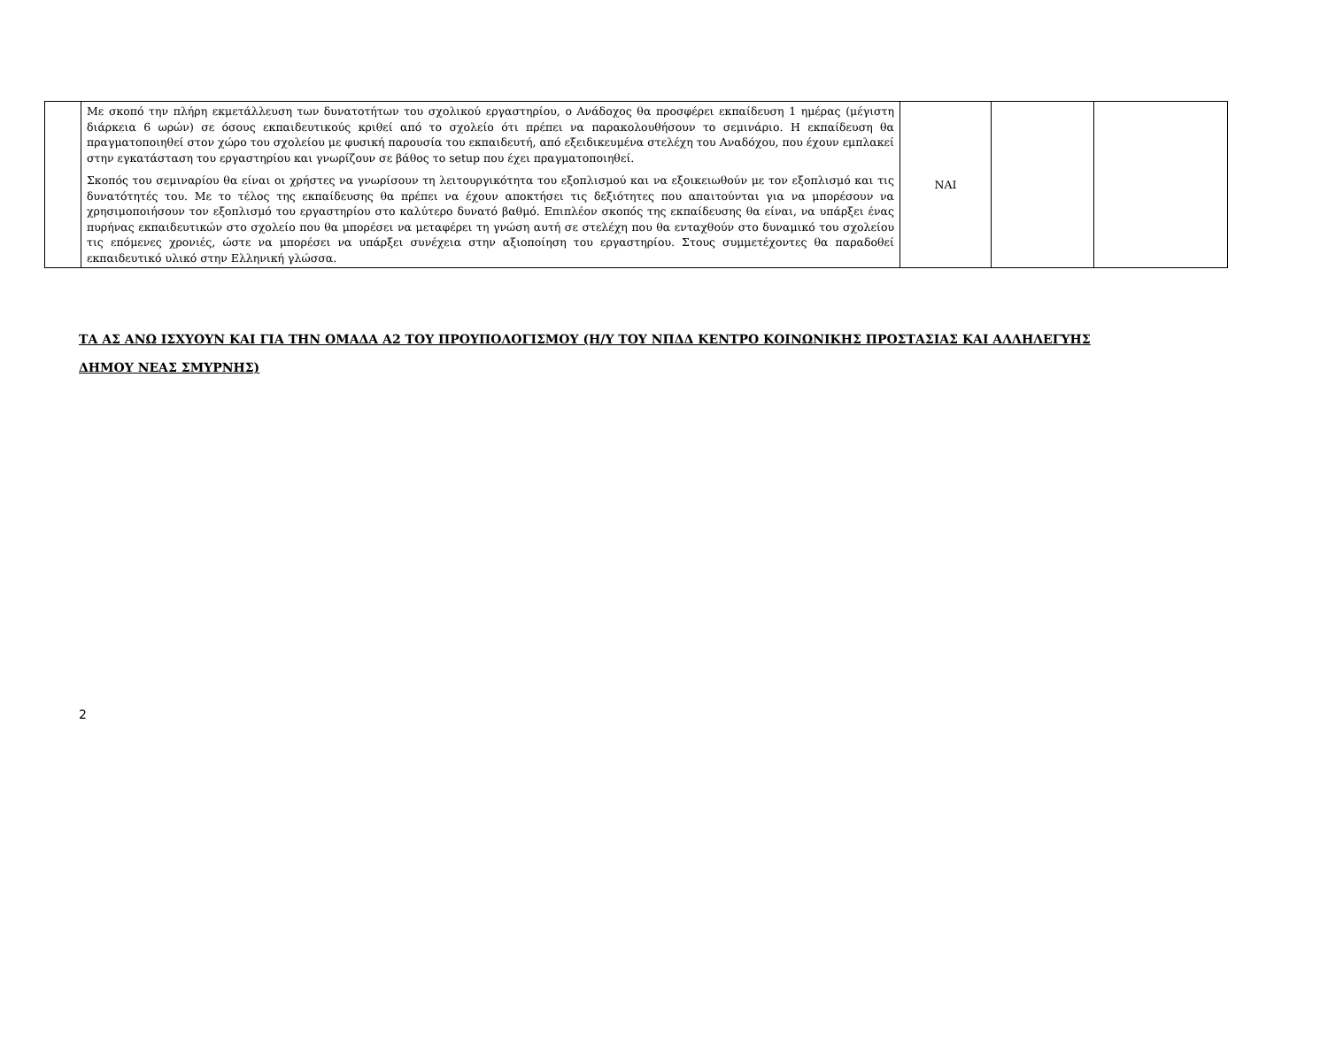| | Με σκοπό την πλήρη εκμετάλλευση των δυνατοτήτων του σχολικού εργαστηρίου, ο Ανάδοχος θα προσφέρει εκπαίδευση 1 ημέρας (μέγιστη διάρκεια 6 ωρών) σε όσους εκπαιδευτικούς κριθεί από το σχολείο ότι πρέπει να παρακολουθήσουν το σεμινάριο. Η εκπαίδευση θα πραγματοποιηθεί στον χώρο του σχολείου με φυσική παρουσία του εκπαιδευτή, από εξειδικευμένα στελέχη του Αναδόχου, που έχουν εμπλακεί στην εγκατάσταση του εργαστηρίου και γνωρίζουν σε βάθος το setup που έχει πραγματοποιηθεί. Σκοπός του σεμιναρίου θα είναι οι χρήστες να γνωρίσουν τη λειτουργικότητα του εξοπλισμού και να εξοικειωθούν με τον εξοπλισμό και τις δυνατότητές του. Με το τέλος της εκπαίδευσης θα πρέπει να έχουν αποκτήσει τις δεξιότητες που απαιτούνται για να μπορέσουν να χρησιμοποιήσουν τον εξοπλισμό του εργαστηρίου στο καλύτερο δυνατό βαθμό. Επιπλέον σκοπός της εκπαίδευσης θα είναι, να υπάρξει ένας πυρήνας εκπαιδευτικών στο σχολείο που θα μπορέσει να μεταφέρει τη γνώση αυτή σε στελέχη που θα ενταχθούν στο δυναμικό του σχολείου τις επόμενες χρονιές, ώστε να μπορέσει να υπάρξει συνέχεια στην αξιοποίηση του εργαστηρίου. Στους συμμετέχοντες θα παραδοθεί εκπαιδευτικό υλικό στην Ελληνική γλώσσα. | NAI | | |
ΤΑ ΑΣ ΑΝΩ ΙΣΧΥΟΥΝ ΚΑΙ ΓΙΑ ΤΗΝ ΟΜΑΔΑ Α2 ΤΟΥ ΠΡΟΥΠΟΛΟΓΙΣΜΟΥ (Η/Υ ΤΟΥ ΝΠΔΔ ΚΕΝΤΡΟ ΚΟΙΝΩΝΙΚΗΣ ΠΡΟΣΤΑΣΙΑΣ ΚΑΙ ΑΛΛΗΛΕΓΥΗΣ
ΔΗΜΟΥ ΝΕΑΣ ΣΜΥΡΝΗΣ)
2